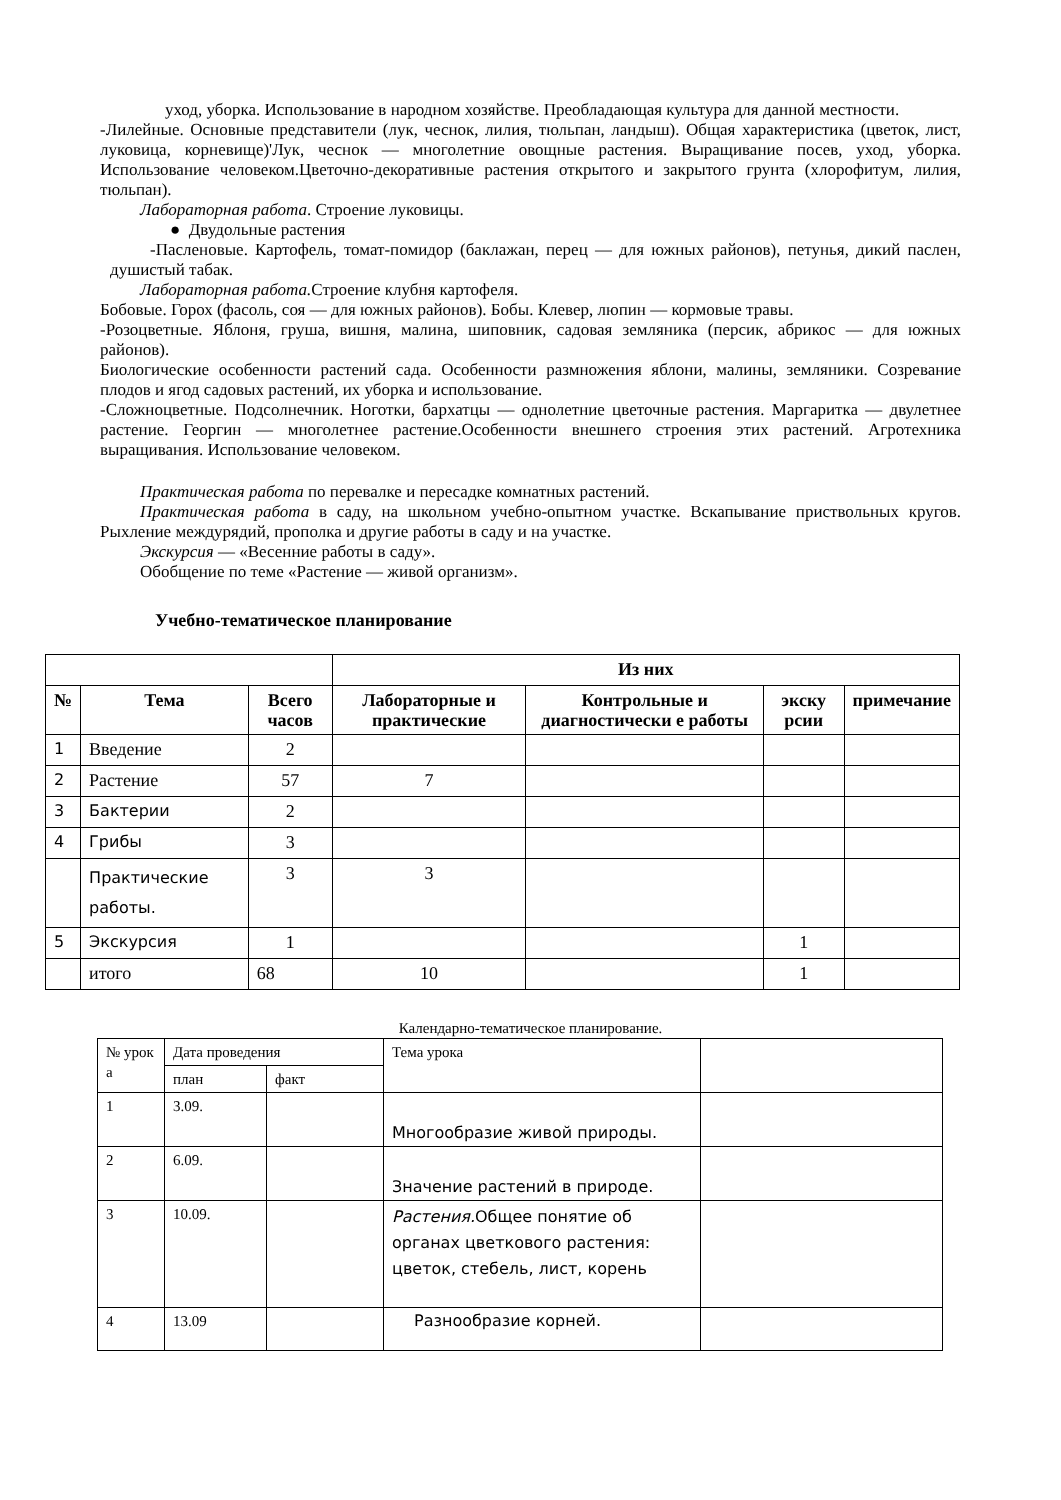уход, уборка. Использование в народном хозяйстве. Преобладающая культура для данной местности.
-Лилейные. Основные представители (лук, чеснок, лилия, тюльпан, ландыш). Общая характеристика (цветок, лист, луковица, корневище)'Лук, чеснок — многолетние овощные растения. Выращивание посев, уход, уборка. Использование человеком.Цветочно-декоративные растения открытого и закрытого грунта (хлорофитум, лилия, тюльпан).
Лабораторная работа. Строение луковицы.
● Двудольные растения
-Пасленовые. Картофель, томат-помидор (баклажан, перец — для южных районов), петунья, дикий паслен, душистый табак.
Лабораторная работа. Строение клубня картофеля.
Бобовые. Горох (фасоль, соя — для южных районов). Бобы. Клевер, люпин — кормовые травы.
-Розоцветные. Яблоня, груша, вишня, малина, шиповник, садовая земляника (персик, абрикос — для южных районов).
Биологические особенности растений сада. Особенности размножения яблони, малины, земляники. Созревание плодов и ягод садовых растений, их уборка и использование.
-Сложноцветные. Подсолнечник. Ноготки, бархатцы — однолетние цветочные растения. Маргаритка — двулетнее растение. Георгин — многолетнее растение.Особенности внешнего строения этих растений. Агротехника выращивания. Использование человеком.
Практическая работа по перевалке и пересадке комнатных растений.
Практическая работа в саду, на школьном учебно-опытном участке. Вскапывание приствольных кругов. Рыхление междурядий, прополка и другие работы в саду и на участке.
Экскурсия — «Весенние работы в саду».
Обобщение по теме «Растение — живой организм».
Учебно-тематическое планирование
| | | | Из них | | | |
| № | Тема | Всего часов | Лабораторные и практические | Контрольные и диагностически е работы | экску рсии | примечание |
| 1 | Введение | 2 | | | | |
| 2 | Растение | 57 | 7 | | | |
| 3 | Бактерии | 2 | | | | |
| 4 | Грибы | 3 | | | | |
| | Практические работы. | 3 | 3 | | | |
| 5 | Экскурсия | 1 | | | 1 | |
| | итого | 68 | 10 | | 1 | |
Календарно-тематическое планирование.
| № урок а | Дата проведения | | Тема урока | |
| | план | факт | | |
| 1 | 3.09. | | Многообразие живой природы. | |
| 2 | 6.09. | | Значение растений в природе. | |
| 3 | 10.09. | | Растения. Общее понятие об органах цветкового растения: цветок, стебель, лист, корень | |
| 4 | 13.09 | | Разнообразие корней. | |